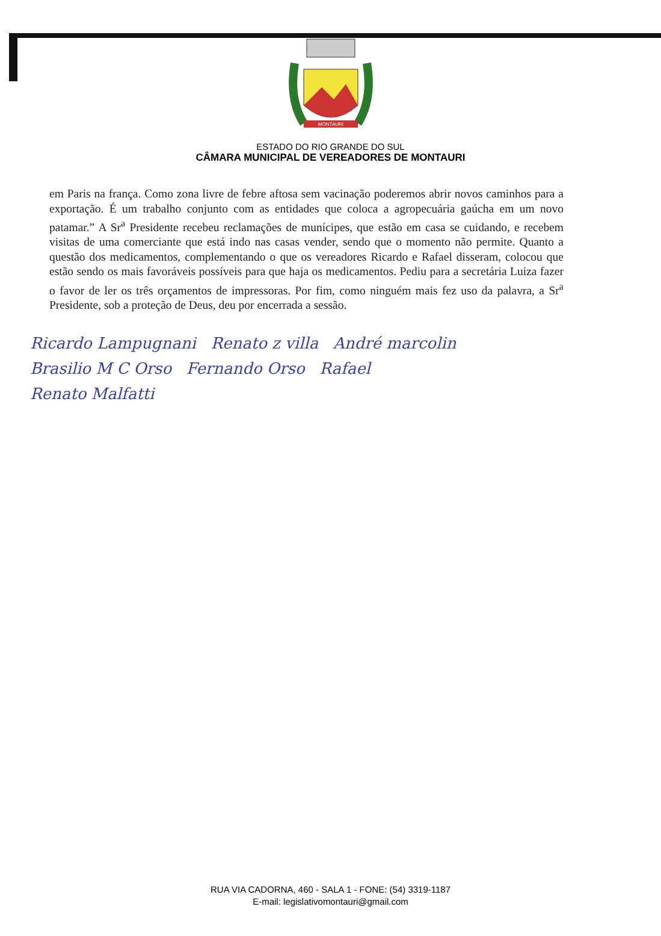MONTAURI
ESTADO DO RIO GRANDE DO SUL
CÂMARA MUNICIPAL DE VEREADORES DE MONTAURI
em Paris na frança. Como zona livre de febre aftosa sem vacinação poderemos abrir novos caminhos para a exportação. É um trabalho conjunto com as entidades que coloca a agropecuária gaúcha em um novo patamar.” A Sr<sup>a</sup> Presidente recebeu reclamações de munícipes, que estão em casa se cuidando, e recebem visitas de uma comerciante que está indo nas casas vender, sendo que o momento não permite. Quanto a questão dos medicamentos, complementando o que os vereadores Ricardo e Rafael disseram, colocou que estão sendo os mais favoráveis possíveis para que haja os medicamentos. Pediu para a secretária Luiza fazer o favor de ler os três orçamentos de impressoras. Por fim, como ninguém mais fez uso da palavra, a Sr<sup>a</sup> Presidente, sob a proteção de Deus, deu por encerrada a sessão.
Ricardo Lampugnani Renato z villa André marcolin
Brasilio M C Orso Fernando Orso Rafael
Renato Malfatti
RUA VIA CADORNA, 460 - SALA 1 - FONE: (54) 3319-1187
E-mail: legislativomontauri@gmail.com